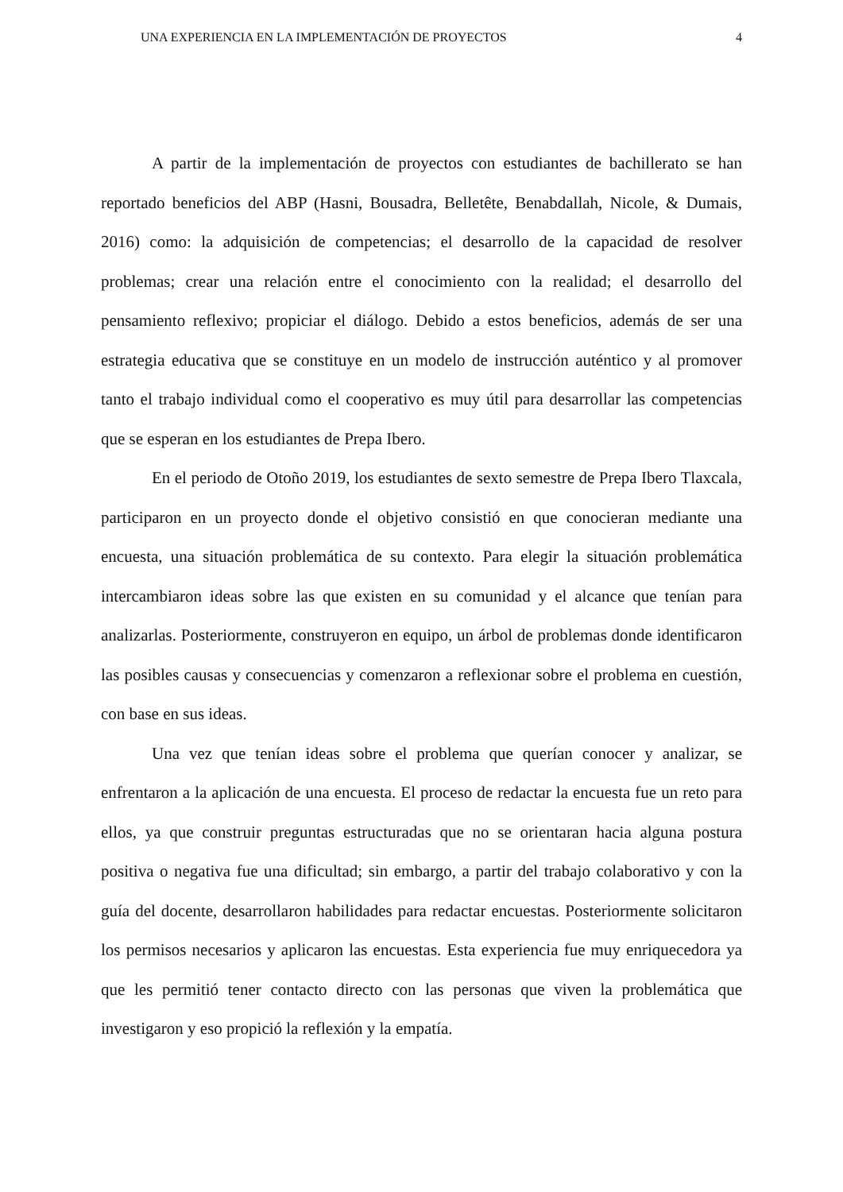UNA EXPERIENCIA EN LA IMPLEMENTACIÓN DE PROYECTOS 4
A partir de la implementación de proyectos con estudiantes de bachillerato se han reportado beneficios del ABP (Hasni, Bousadra, Belletête, Benabdallah, Nicole, & Dumais, 2016) como: la adquisición de competencias; el desarrollo de la capacidad de resolver problemas; crear una relación entre el conocimiento con la realidad; el desarrollo del pensamiento reflexivo; propiciar el diálogo. Debido a estos beneficios, además de ser una estrategia educativa que se constituye en un modelo de instrucción auténtico y al promover tanto el trabajo individual como el cooperativo es muy útil para desarrollar las competencias que se esperan en los estudiantes de Prepa Ibero.
En el periodo de Otoño 2019, los estudiantes de sexto semestre de Prepa Ibero Tlaxcala, participaron en un proyecto donde el objetivo consistió en que conocieran mediante una encuesta, una situación problemática de su contexto. Para elegir la situación problemática intercambiaron ideas sobre las que existen en su comunidad y el alcance que tenían para analizarlas. Posteriormente, construyeron en equipo, un árbol de problemas donde identificaron las posibles causas y consecuencias y comenzaron a reflexionar sobre el problema en cuestión, con base en sus ideas.
Una vez que tenían ideas sobre el problema que querían conocer y analizar, se enfrentaron a la aplicación de una encuesta. El proceso de redactar la encuesta fue un reto para ellos, ya que construir preguntas estructuradas que no se orientaran hacia alguna postura positiva o negativa fue una dificultad; sin embargo, a partir del trabajo colaborativo y con la guía del docente, desarrollaron habilidades para redactar encuestas. Posteriormente solicitaron los permisos necesarios y aplicaron las encuestas. Esta experiencia fue muy enriquecedora ya que les permitió tener contacto directo con las personas que viven la problemática que investigaron y eso propició la reflexión y la empatía.